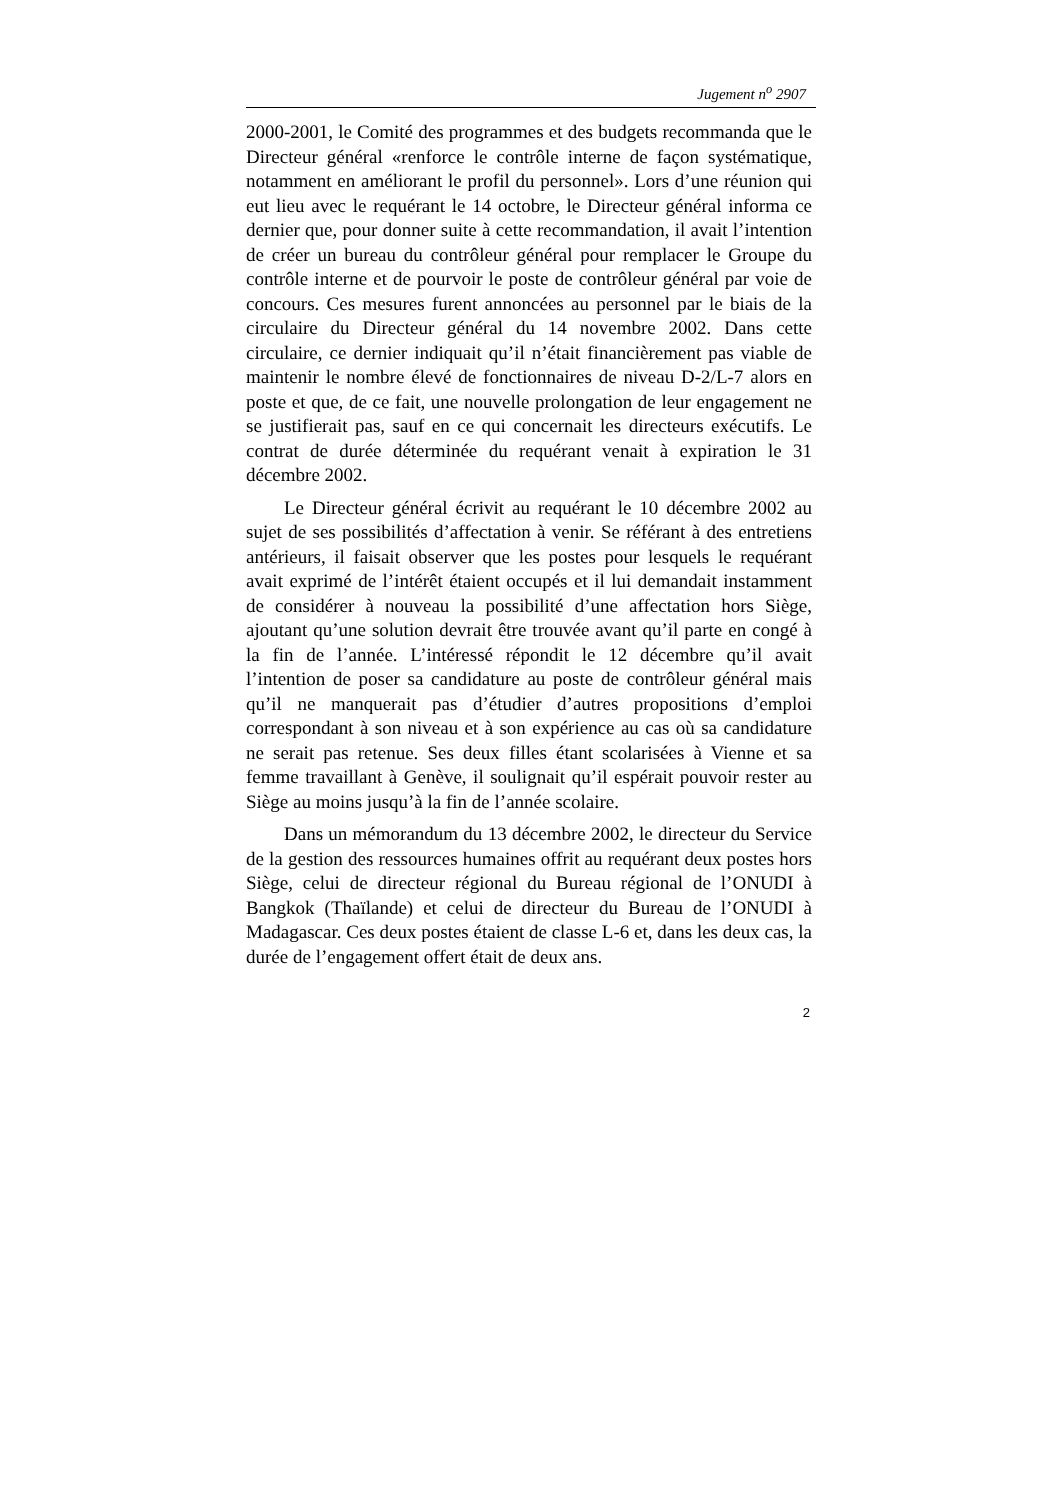Jugement n<sup>o</sup> 2907
2000-2001, le Comité des programmes et des budgets recommanda que le Directeur général «renforce le contrôle interne de façon systématique, notamment en améliorant le profil du personnel». Lors d’une réunion qui eut lieu avec le requérant le 14 octobre, le Directeur général informa ce dernier que, pour donner suite à cette recommandation, il avait l’intention de créer un bureau du contrôleur général pour remplacer le Groupe du contrôle interne et de pourvoir le poste de contrôleur général par voie de concours. Ces mesures furent annoncées au personnel par le biais de la circulaire du Directeur général du 14 novembre 2002. Dans cette circulaire, ce dernier indiquait qu’il n’était financièrement pas viable de maintenir le nombre élevé de fonctionnaires de niveau D-2/L-7 alors en poste et que, de ce fait, une nouvelle prolongation de leur engagement ne se justifierait pas, sauf en ce qui concernait les directeurs exécutifs. Le contrat de durée déterminée du requérant venait à expiration le 31 décembre 2002.
Le Directeur général écrivit au requérant le 10 décembre 2002 au sujet de ses possibilités d’affectation à venir. Se référant à des entretiens antérieurs, il faisait observer que les postes pour lesquels le requérant avait exprimé de l’intérêt étaient occupés et il lui demandait instamment de considérer à nouveau la possibilité d’une affectation hors Siège, ajoutant qu’une solution devrait être trouvée avant qu’il parte en congé à la fin de l’année. L’intéressé répondit le 12 décembre qu’il avait l’intention de poser sa candidature au poste de contrôleur général mais qu’il ne manquerait pas d’étudier d’autres propositions d’emploi correspondant à son niveau et à son expérience au cas où sa candidature ne serait pas retenue. Ses deux filles étant scolarisées à Vienne et sa femme travaillant à Genève, il soulignait qu’il espérait pouvoir rester au Siège au moins jusqu’à la fin de l’année scolaire.
Dans un mémorandum du 13 décembre 2002, le directeur du Service de la gestion des ressources humaines offrit au requérant deux postes hors Siège, celui de directeur régional du Bureau régional de l’ONUDI à Bangkok (Thaïlande) et celui de directeur du Bureau de l’ONUDI à Madagascar. Ces deux postes étaient de classe L-6 et, dans les deux cas, la durée de l’engagement offert était de deux ans.
2